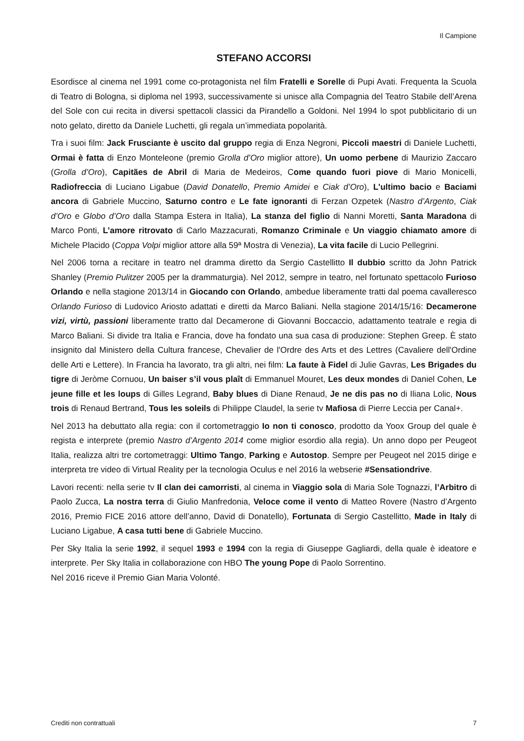Il Campione
STEFANO ACCORSI
Esordisce al cinema nel 1991 come co-protagonista nel film Fratelli e Sorelle di Pupi Avati. Frequenta la Scuola di Teatro di Bologna, si diploma nel 1993, successivamente si unisce alla Compagnia del Teatro Stabile dell’Arena del Sole con cui recita in diversi spettacoli classici da Pirandello a Goldoni. Nel 1994 lo spot pubblicitario di un noto gelato, diretto da Daniele Luchetti, gli regala un’immediata popolarità.
Tra i suoi film: Jack Frusciante è uscito dal gruppo regia di Enza Negroni, Piccoli maestri di Daniele Luchetti, Ormai è fatta di Enzo Monteleone (premio Grolla d’Oro miglior attore), Un uomo perbene di Maurizio Zaccaro (Grolla d’Oro), Capitães de Abril di Maria de Medeiros, Come quando fuori piove di Mario Monicelli, Radiofreccia di Luciano Ligabue (David Donatello, Premio Amidei e Ciak d’Oro), L'ultimo bacio e Baciami ancora di Gabriele Muccino, Saturno contro e Le fate ignoranti di Ferzan Ozpetek (Nastro d’Argento, Ciak d’Oro e Globo d’Oro dalla Stampa Estera in Italia), La stanza del figlio di Nanni Moretti, Santa Maradona di Marco Ponti, L’amore ritrovato di Carlo Mazzacurati, Romanzo Criminale e Un viaggio chiamato amore di Michele Placido (Coppa Volpi miglior attore alla 59ª Mostra di Venezia), La vita facile di Lucio Pellegrini.
Nel 2006 torna a recitare in teatro nel dramma diretto da Sergio Castellitto Il dubbio scritto da John Patrick Shanley (Premio Pulitzer 2005 per la drammaturgia). Nel 2012, sempre in teatro, nel fortunato spettacolo Furioso Orlando e nella stagione 2013/14 in Giocando con Orlando, ambedue liberamente tratti dal poema cavalleresco Orlando Furioso di Ludovico Ariosto adattati e diretti da Marco Baliani. Nella stagione 2014/15/16: Decamerone vizi, virtù, passioni liberamente tratto dal Decamerone di Giovanni Boccaccio, adattamento teatrale e regia di Marco Baliani. Si divide tra Italia e Francia, dove ha fondato una sua casa di produzione: Stephen Greep. È stato insignito dal Ministero della Cultura francese, Chevalier de l'Ordre des Arts et des Lettres (Cavaliere dell'Ordine delle Arti e Lettere). In Francia ha lavorato, tra gli altri, nei film: La faute à Fidel di Julie Gavras, Les Brigades du tigre di Jeròme Cornuou, Un baiser s’il vous plaît di Emmanuel Mouret, Les deux mondes di Daniel Cohen, Le jeune fille et les loups di Gilles Legrand, Baby blues di Diane Renaud, Je ne dis pas no di Iliana Lolic, Nous trois di Renaud Bertrand, Tous les soleils di Philippe Claudel, la serie tv Mafiosa di Pierre Leccia per Canal+.
Nel 2013 ha debuttato alla regia: con il cortometraggio Io non ti conosco, prodotto da Yoox Group del quale è regista e interprete (premio Nastro d’Argento 2014 come miglior esordio alla regia). Un anno dopo per Peugeot Italia, realizza altri tre cortometraggi: Ultimo Tango, Parking e Autostop. Sempre per Peugeot nel 2015 dirige e interpreta tre video di Virtual Reality per la tecnologia Oculus e nel 2016 la webserie #Sensationdrive.
Lavori recenti: nella serie tv Il clan dei camorristi, al cinema in Viaggio sola di Maria Sole Tognazzi, l’Arbitro di Paolo Zucca, La nostra terra di Giulio Manfredonia, Veloce come il vento di Matteo Rovere (Nastro d’Argento 2016, Premio FICE 2016 attore dell’anno, David di Donatello), Fortunata di Sergio Castellitto, Made in Italy di Luciano Ligabue, A casa tutti bene di Gabriele Muccino.
Per Sky Italia la serie 1992, il sequel 1993 e 1994 con la regia di Giuseppe Gagliardi, della quale è ideatore e interprete. Per Sky Italia in collaborazione con HBO The young Pope di Paolo Sorrentino.
Nel 2016 riceve il Premio Gian Maria Volonté.
Crediti non contrattuali 7